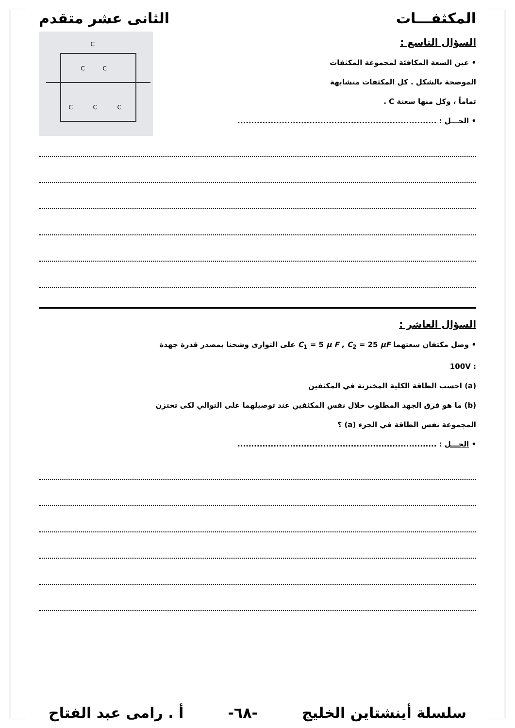المكثفـــات الثانى عشر متقدم
C
C
C
C
C
C
السؤال التاسع :
• عين السعة المكافئة لمجموعة المكثفات
الموضحة بالشكل . كل المكثفات متشابهة
تماماً ، وكل منها سعتة C .
• الحـــل : ........................................................................
السؤال العاشر :
• وصل مكثفان سعتهما C<sub>1</sub> = 5 μ F , C<sub>2</sub> = 25 μF على التوازى وشحنا بمصدر قدرة جهدة
: 100V
(a) احسب الطاقة الكلية المختزنة في المكثفين
(b) ما هو فرق الجهد المطلوب خلال نفس المكثفين عند توصيلهما على التوالي لكى تختزن
المجموعة نفس الطاقة في الجزء (a) ؟
• الحـــل : ........................................................................
سلسلة أينشتاين الخليج -٦٨- أ . رامى عبد الفتاح